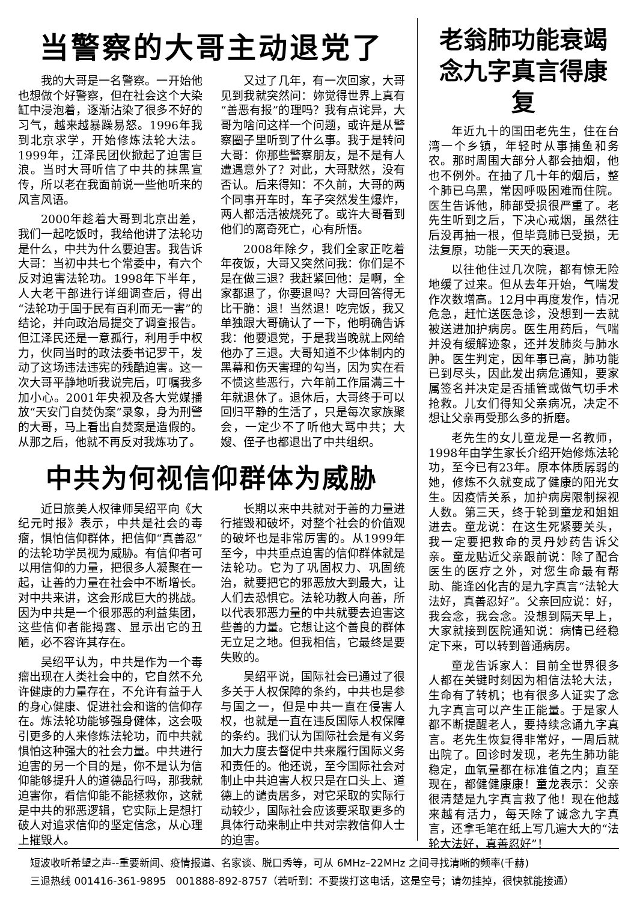当警察的大哥主动退党了
我的大哥是一名警察。一开始他也想做个好警察，但在社会这个大染缸中浸泡着，逐渐沾染了很多不好的习气，越来越暴躁易怒。1996年我到北京求学，开始修炼法轮大法。1999年，江泽民团伙掀起了迫害巨浪。当时大哥听信了中共的抹黑宣传，所以老在我面前说一些他听来的风言风语。
2000年趁着大哥到北京出差，我们一起吃饭时，我给他讲了法轮功是什么，中共为什么要迫害。我告诉大哥：当初中共七个常委中，有六个反对迫害法轮功。1998年下半年，人大老干部进行详细调查后，得出“法轮功于国于民有百利而无一害”的结论，并向政治局提交了调查报告。但江泽民还是一意孤行，利用手中权力，伙同当时的政法委书记罗干，发动了这场违法违宪的残酷迫害。这一次大哥平静地听我说完后，叮嘱我多加小心。2001年央视及各大党媒播放“天安门自焚伪案”录象，身为刑警的大哥，马上看出自焚案是造假的。从那之后，他就不再反对我炼功了。
又过了几年，有一次回家，大哥见到我就突然问：妳觉得世界上真有“善恶有报”的理吗？我有点诧异，大哥为啥问这样一个问题，或许是从警察圈子里听到了什么事。我于是转问大哥：你那些警察朋友，是不是有人遭遇意外了？对此，大哥默然，没有否认。后来得知：不久前，大哥的两个同事开车时，车子突然发生爆炸，两人都活活被烧死了。或许大哥看到他们的离奇死亡，心有所悟。
2008年除夕，我们全家正吃着年夜饭，大哥又突然问我：你们是不是在做三退？我赶紧回他：是啊，全家都退了，你要退吗？大哥回答得无比干脆：退！当然退！吃完饭，我又单独跟大哥确认了一下，他明确告诉我：他要退党，于是我当晚就上网给他办了三退。大哥知道不少体制内的黑幕和伤天害理的勾当，因为实在看不惯这些恶行，六年前工作届满三十年就退休了。退休后，大哥终于可以回归平静的生活了，只是每次家族聚会，一定少不了听他大骂中共；大嫂、侄子也都退出了中共组织。
中共为何视信仰群体为威胁
近日旅美人权律师吴绍平向《大纪元时报》表示，中共是社会的毒瘤，惧怕信仰群体，把信仰“真善忍”的法轮功学员视为威胁。有信仰者可以用信仰的力量，把很多人凝聚在一起，让善的力量在社会中不断增长。对中共来讲，这会形成巨大的挑战。因为中共是一个很邪恶的利益集团，这些信仰者能揭露、显示出它的丑陋，必不容许其存在。
吴绍平认为，中共是作为一个毒瘤出现在人类社会中的，它自然不允许健康的力量存在，不允许有益于人的身心健康、促进社会和谐的信仰存在。炼法轮功能够强身健体，这会吸引更多的人来修炼法轮功，而中共就惧怕这种强大的社会力量。中共进行迫害的另一个目的是，你不是认为信仰能够提升人的道德品行吗，那我就迫害你，看信仰能不能拯救你，这就是中共的邪恶逻辑，它实际上是想打破人对追求信仰的坚定信念，从心理上摧毁人。
长期以来中共就对于善的力量进行摧毁和破坏，对整个社会的价值观的破坏也是非常厉害的。从1999年至今，中共重点迫害的信仰群体就是法轮功。它为了巩固权力、巩固统治，就要把它的邪恶放大到最大，让人们去恐惧它。法轮功教人向善，所以代表邪恶力量的中共就要去迫害这些善的力量。它想让这个善良的群体无立足之地。但我相信，它最终是要失败的。
吴绍平说，国际社会已通过了很多关于人权保障的条约，中共也是参与国之一，但是中共一直在侵害人权，也就是一直在违反国际人权保障的条约。我们认为国际社会是有义务加大力度去督促中共来履行国际义务和责任的。他还说，至今国际社会对制止中共迫害人权只是在口头上、道德上的谴责居多，对它采取的实际行动较少，国际社会应该要采取更多的具体行动来制止中共对宗教信仰人士的迫害。
老翁肺功能衰竭
念九字真言得康复
年近九十的国田老先生，住在台湾一个乡镇，年轻时从事捕鱼和务农。那时周围大部分人都会抽烟，他也不例外。在抽了几十年的烟后，整个肺已乌黑，常因呼吸困难而住院。医生告诉他，肺部受损很严重了。老先生听到之后，下决心戒烟，虽然往后没再抽一根，但毕竟肺已受损，无法复原，功能一天天的衰退。
以往他住过几次院，都有惊无险地缓了过来。但从去年开始，气喘发作次数增高。12月中再度发作，情况危急，赶忙送医急诊，没想到一去就被送进加护病房。医生用药后，气喘并没有缓解迹象，还并发肺炎与肺水肿。医生判定，因年事已高，肺功能已到尽头，因此发出病危通知，要家属签名并决定是否插管或做气切手术抢救。儿女们得知父亲病况，决定不想让父亲再受那么多的折磨。
老先生的女儿童龙是一名教师，1998年由学生家长介绍开始修炼法轮功，至今已有23年。原本体质孱弱的她，修炼不久就变成了健康的阳光女生。因疫情关系，加护病房限制探视人数。第三天，终于轮到童龙和姐姐进去。童龙说：在这生死紧要关头，我一定要把救命的灵丹妙药告诉父亲。童龙贴近父亲跟前说：除了配合医生的医疗之外，对您生命最有帮助、能逢凶化吉的是九字真言“法轮大法好，真善忍好”。父亲回应说：好，我会念，我会念。没想到隔天早上，大家就接到医院通知说：病情已经稳定下来，可以转到普通病房。
童龙告诉家人：目前全世界很多人都在关键时刻因为相信法轮大法，生命有了转机；也有很多人证实了念九字真言可以产生正能量。于是家人都不断提醒老人，要持续念诵九字真言。老先生恢复得非常好，一周后就出院了。回诊时发现，老先生肺功能稳定，血氧量都在标准值之内；直至现在，都健健康康！童龙表示：父亲很清楚是九字真言救了他！现在他越来越有活力，每天除了诚念九字真言，还拿毛笔在纸上写几遍大大的“法轮大法好，真善忍好”！
短波收听希望之声--重要新闻、疫情报道、名家谈、脱口秀等，可从 6MHz–22MHz 之间寻找清晰的频率(千赫)
三退热线 001416-361-9895 001888-892-8757（若听到：不要拨打这电话，这是空号；请勿挂掉，很快就能接通）